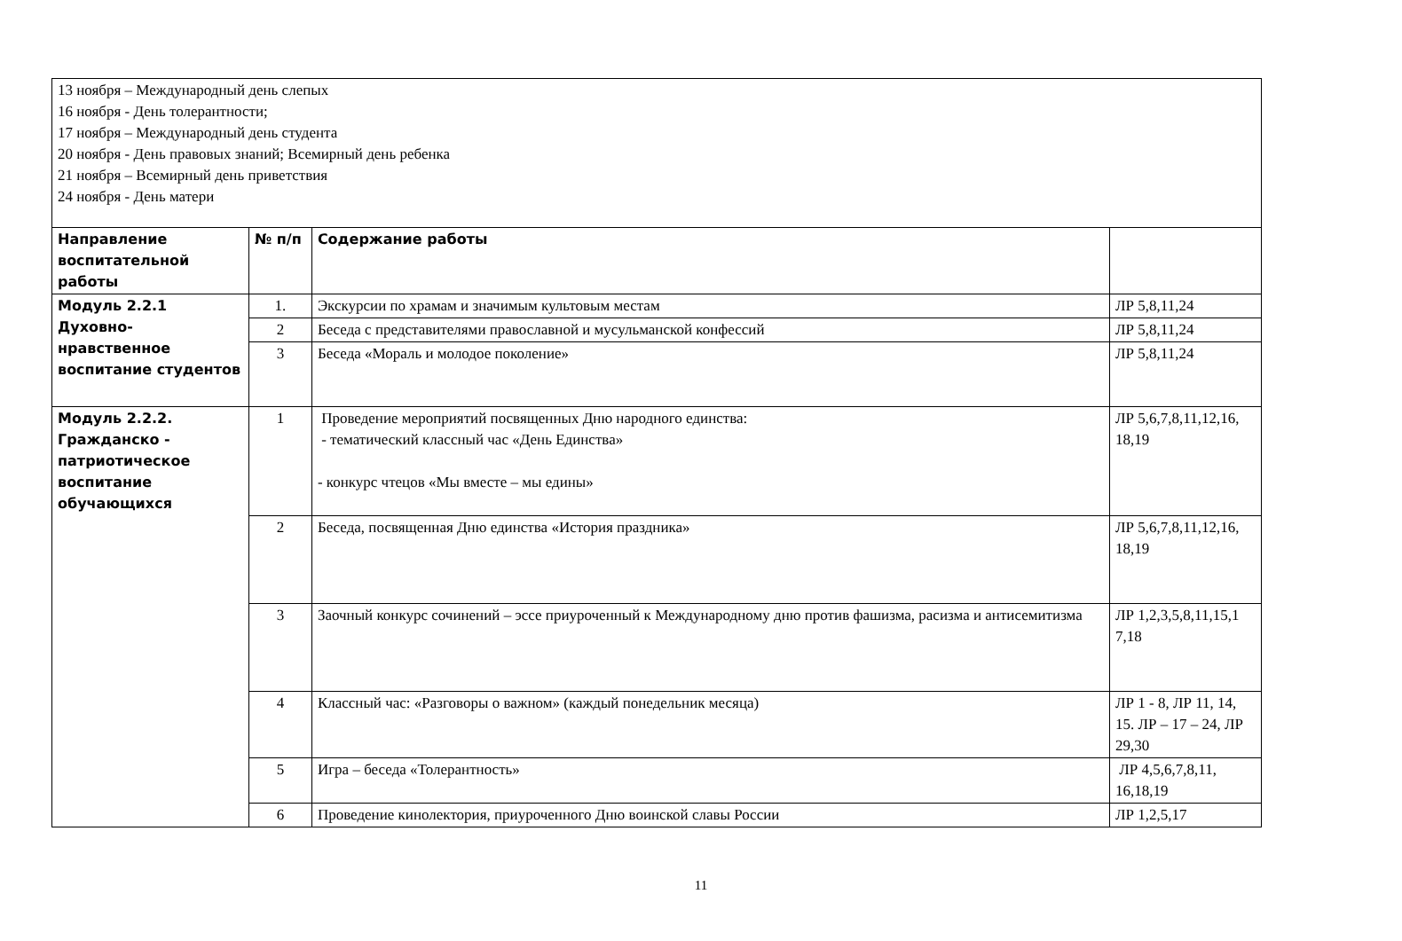| 13 ноября – Международный день слепых 16 ноября - День толерантности; 17 ноября – Международный день студента 20 ноября - День правовых знаний; Всемирный день ребенка 21 ноября – Всемирный день приветствия 24 ноября - День матери | | | |
| Направление воспитательной работы | № п/п | Содержание работы | |
| Модуль 2.2.1 Духовно-нравственное воспитание студентов | 1. | Экскурсии по храмам и значимым культовым местам | ЛР 5,8,11,24 |
| | 2 | Беседа с представителями православной и мусульманской конфессий | ЛР 5,8,11,24 |
| | 3 | Беседа «Мораль и молодое поколение» | ЛР 5,8,11,24 |
| Модуль 2.2.2. Гражданско - патриотическое воспитание обучающихся | 1 | Проведение мероприятий посвященных Дню народного единства: - тематический классный час «День Единства» - конкурс чтецов «Мы вместе – мы едины» | ЛР 5,6,7,8,11,12,16, 18,19 |
| | 2 | Беседа, посвященная Дню единства «История праздника» | ЛР 5,6,7,8,11,12,16, 18,19 |
| | 3 | Заочный конкурс сочинений – эссе приуроченный к Международному дню против фашизма, расизма и антисемитизма | ЛР 1,2,3,5,8,11,15,1 7,18 |
| | 4 | Классный час: «Разговоры о важном» (каждый понедельник месяца) | ЛР 1 - 8, ЛР 11, 14, 15. ЛР – 17 – 24, ЛР 29,30 |
| | 5 | Игра – беседа «Толерантность» | ЛР 4,5,6,7,8,11, 16,18,19 |
| | 6 | Проведение кинолектория, приуроченного Дню воинской славы России | ЛР 1,2,5,17 |
11